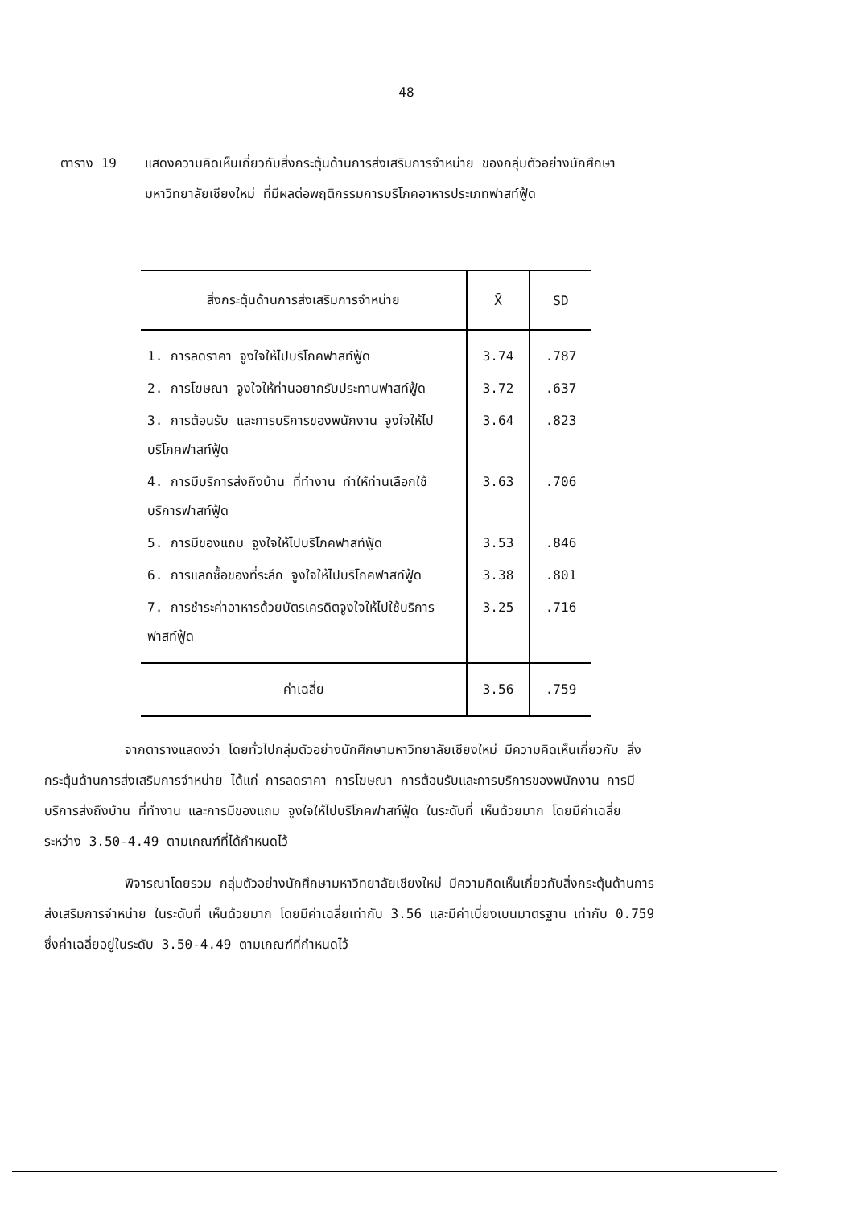48
ตาราง 19 แสดงความคิดเห็นเกี่ยวกับสิ่งกระตุ้นด้านการส่งเสริมการจำหน่าย ของกลุ่มตัวอย่างนักศึกษามหาวิทยาลัยเชียงใหม่ ที่มีผลต่อพฤติกรรมการบริโภคอาหารประเภทฟาสท์ฟู้ด
| สิ่งกระตุ้นด้านการส่งเสริมการจำหน่าย | X̄ | SD |
| --- | --- | --- |
| 1. การลดราคา จูงใจให้ไปบริโภคฟาสท์ฟู้ด | 3.74 | .787 |
| 2. การโฆษณา จูงใจให้ท่านอยากรับประทานฟาสท์ฟู้ด | 3.72 | .637 |
| 3. การต้อนรับ และการบริการของพนักงาน จูงใจให้ไปบริโภคฟาสท์ฟู้ด | 3.64 | .823 |
| 4. การมีบริการส่งถึงบ้าน ที่ทำงาน ทำให้ท่านเลือกใช้บริการฟาสท์ฟู้ด | 3.63 | .706 |
| 5. การมีของแถม จูงใจให้ไปบริโภคฟาสท์ฟู้ด | 3.53 | .846 |
| 6. การแลกซื้อของที่ระลึก จูงใจให้ไปบริโภคฟาสท์ฟู้ด | 3.38 | .801 |
| 7. การชำระค่าอาหารด้วยบัตรเครดิตจูงใจให้ไปใช้บริการฟาสท์ฟู้ด | 3.25 | .716 |
| ค่าเฉลี่ย | 3.56 | .759 |
จากตารางแสดงว่า โดยทั่วไปกลุ่มตัวอย่างนักศึกษามหาวิทยาลัยเชียงใหม่ มีความคิดเห็นเกี่ยวกับ สิ่งกระตุ้นด้านการส่งเสริมการจำหน่าย ได้แก่ การลดราคา การโฆษณา การต้อนรับและการบริการของพนักงาน การมีบริการส่งถึงบ้าน ที่ทำงาน และการมีของแถม จูงใจให้ไปบริโภคฟาสท์ฟู้ด ในระดับที่ เห็นด้วยมาก โดยมีค่าเฉลี่ยระหว่าง 3.50-4.49 ตามเกณฑ์ที่ได้กำหนดไว้
พิจารณาโดยรวม กลุ่มตัวอย่างนักศึกษามหาวิทยาลัยเชียงใหม่ มีความคิดเห็นเกี่ยวกับสิ่งกระตุ้นด้านการส่งเสริมการจำหน่าย ในระดับที่ เห็นด้วยมาก โดยมีค่าเฉลี่ยเท่ากับ 3.56 และมีค่าเบี่ยงเบนมาตรฐาน เท่ากับ 0.759 ซึ่งค่าเฉลี่ยอยู่ในระดับ 3.50-4.49 ตามเกณฑ์ที่กำหนดไว้